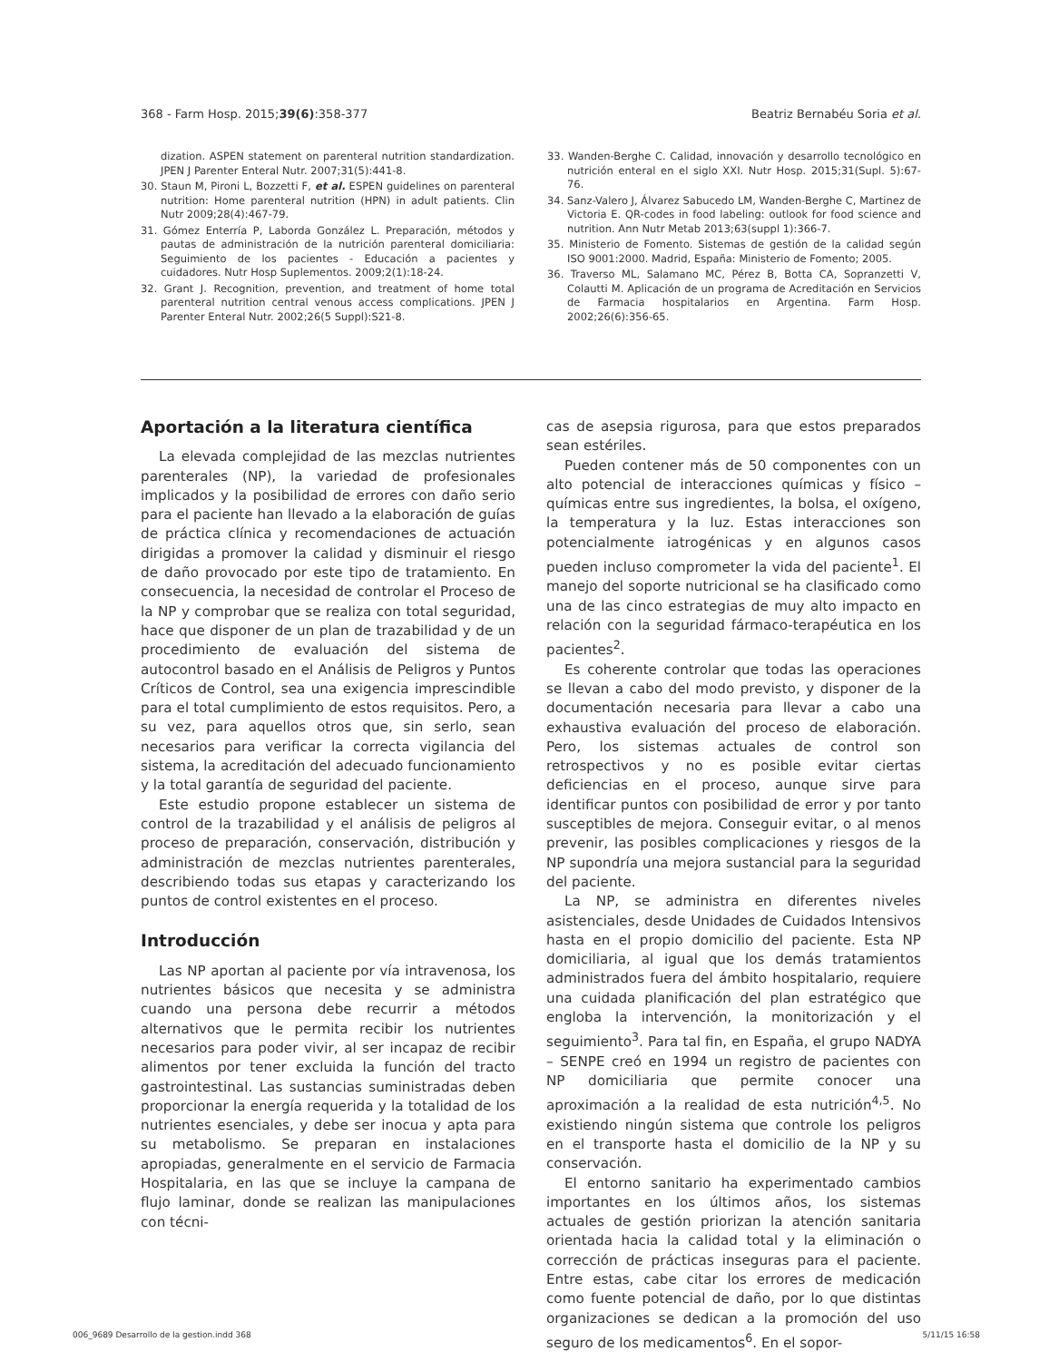368 - Farm Hosp. 2015;39(6):358-377 Beatriz Bernabéu Soria et al.
dization. ASPEN statement on parenteral nutrition standardization. JPEN J Parenter Enteral Nutr. 2007;31(5):441-8.
30. Staun M, Pironi L, Bozzetti F, et al. ESPEN guidelines on parenteral nutrition: Home parenteral nutrition (HPN) in adult patients. Clin Nutr 2009;28(4):467-79.
31. Gómez Enterría P, Laborda González L. Preparación, métodos y pautas de administración de la nutrición parenteral domiciliaria: Seguimiento de los pacientes - Educación a pacientes y cuidadores. Nutr Hosp Suplementos. 2009;2(1):18-24.
32. Grant J. Recognition, prevention, and treatment of home total parenteral nutrition central venous access complications. JPEN J Parenter Enteral Nutr. 2002;26(5 Suppl):S21-8.
33. Wanden-Berghe C. Calidad, innovación y desarrollo tecnológico en nutrición enteral en el siglo XXI. Nutr Hosp. 2015;31(Supl. 5):67-76.
34. Sanz-Valero J, Álvarez Sabucedo LM, Wanden-Berghe C, Martinez de Victoria E. QR-codes in food labeling: outlook for food science and nutrition. Ann Nutr Metab 2013;63(suppl 1):366-7.
35. Ministerio de Fomento. Sistemas de gestión de la calidad según ISO 9001:2000. Madrid, España: Ministerio de Fomento; 2005.
36. Traverso ML, Salamano MC, Pérez B, Botta CA, Sopranzetti V, Colautti M. Aplicación de un programa de Acreditación en Servicios de Farmacia hospitalarios en Argentina. Farm Hosp. 2002;26(6):356-65.
Aportación a la literatura científica
La elevada complejidad de las mezclas nutrientes parenterales (NP), la variedad de profesionales implicados y la posibilidad de errores con daño serio para el paciente han llevado a la elaboración de guías de práctica clínica y recomendaciones de actuación dirigidas a promover la calidad y disminuir el riesgo de daño provocado por este tipo de tratamiento. En consecuencia, la necesidad de controlar el Proceso de la NP y comprobar que se realiza con total seguridad, hace que disponer de un plan de trazabilidad y de un procedimiento de evaluación del sistema de autocontrol basado en el Análisis de Peligros y Puntos Críticos de Control, sea una exigencia imprescindible para el total cumplimiento de estos requisitos. Pero, a su vez, para aquellos otros que, sin serlo, sean necesarios para verificar la correcta vigilancia del sistema, la acreditación del adecuado funcionamiento y la total garantía de seguridad del paciente.
Este estudio propone establecer un sistema de control de la trazabilidad y el análisis de peligros al proceso de preparación, conservación, distribución y administración de mezclas nutrientes parenterales, describiendo todas sus etapas y caracterizando los puntos de control existentes en el proceso.
Introducción
Las NP aportan al paciente por vía intravenosa, los nutrientes básicos que necesita y se administra cuando una persona debe recurrir a métodos alternativos que le permita recibir los nutrientes necesarios para poder vivir, al ser incapaz de recibir alimentos por tener excluida la función del tracto gastrointestinal. Las sustancias suministradas deben proporcionar la energía requerida y la totalidad de los nutrientes esenciales, y debe ser inocua y apta para su metabolismo. Se preparan en instalaciones apropiadas, generalmente en el servicio de Farmacia Hospitalaria, en las que se incluye la campana de flujo laminar, donde se realizan las manipulaciones con técni-
cas de asepsia rigurosa, para que estos preparados sean estériles.
Pueden contener más de 50 componentes con un alto potencial de interacciones químicas y físico – químicas entre sus ingredientes, la bolsa, el oxígeno, la temperatura y la luz. Estas interacciones son potencialmente iatrogénicas y en algunos casos pueden incluso comprometer la vida del paciente<sup>1</sup>. El manejo del soporte nutricional se ha clasificado como una de las cinco estrategias de muy alto impacto en relación con la seguridad fármaco-terapéutica en los pacientes<sup>2</sup>.
Es coherente controlar que todas las operaciones se llevan a cabo del modo previsto, y disponer de la documentación necesaria para llevar a cabo una exhaustiva evaluación del proceso de elaboración. Pero, los sistemas actuales de control son retrospectivos y no es posible evitar ciertas deficiencias en el proceso, aunque sirve para identificar puntos con posibilidad de error y por tanto susceptibles de mejora. Conseguir evitar, o al menos prevenir, las posibles complicaciones y riesgos de la NP supondría una mejora sustancial para la seguridad del paciente.
La NP, se administra en diferentes niveles asistenciales, desde Unidades de Cuidados Intensivos hasta en el propio domicilio del paciente. Esta NP domiciliaria, al igual que los demás tratamientos administrados fuera del ámbito hospitalario, requiere una cuidada planificación del plan estratégico que engloba la intervención, la monitorización y el seguimiento<sup>3</sup>. Para tal fin, en España, el grupo NADYA – SENPE creó en 1994 un registro de pacientes con NP domiciliaria que permite conocer una aproximación a la realidad de esta nutrición<sup>4,5</sup>. No existiendo ningún sistema que controle los peligros en el transporte hasta el domicilio de la NP y su conservación.
El entorno sanitario ha experimentado cambios importantes en los últimos años, los sistemas actuales de gestión priorizan la atención sanitaria orientada hacia la calidad total y la eliminación o corrección de prácticas inseguras para el paciente. Entre estas, cabe citar los errores de medicación como fuente potencial de daño, por lo que distintas organizaciones se dedican a la promoción del uso seguro de los medicamentos<sup>6</sup>. En el sopor-
006_9689 Desarrollo de la gestion.indd 368 5/11/15 16:58